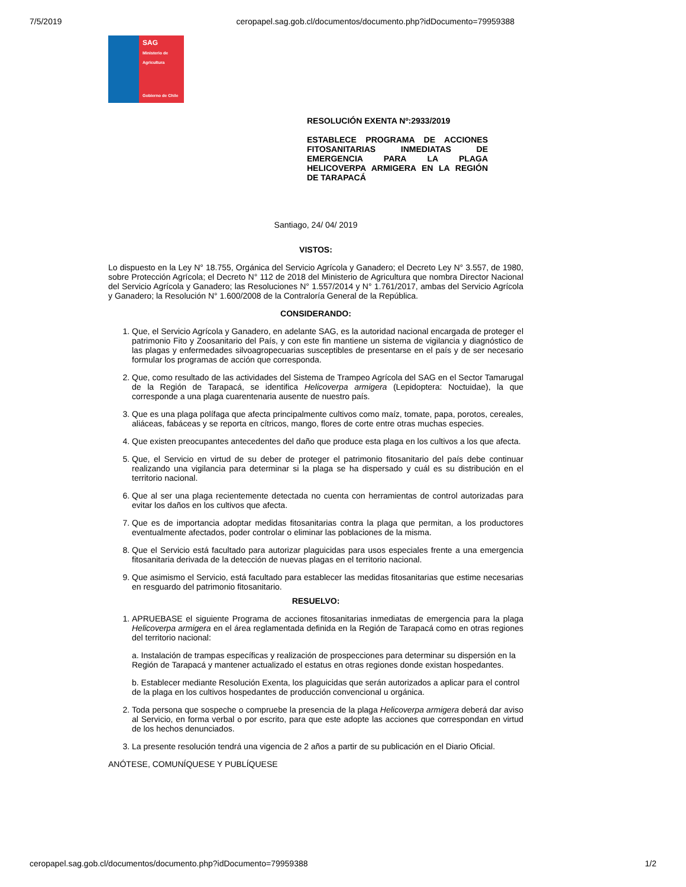7/5/2019 ceropapel.sag.gob.cl/documentos/documento.php?idDocumento=79959388
SAG
Ministerio de
Agricultura
Gobierno de Chile
RESOLUCIÓN EXENTA Nº:2933/2019
ESTABLECE PROGRAMA DE ACCIONES FITOSANITARIAS INMEDIATAS DE EMERGENCIA PARA LA PLAGA HELICOVERPA ARMIGERA EN LA REGIÓN DE TARAPACÁ
Santiago, 24/ 04/ 2019
VISTOS:
Lo dispuesto en la Ley N° 18.755, Orgánica del Servicio Agrícola y Ganadero; el Decreto Ley N° 3.557, de 1980, sobre Protección Agrícola; el Decreto N° 112 de 2018 del Ministerio de Agricultura que nombra Director Nacional del Servicio Agrícola y Ganadero; las Resoluciones N° 1.557/2014 y N° 1.761/2017, ambas del Servicio Agrícola y Ganadero; la Resolución N° 1.600/2008 de la Contraloría General de la República.
CONSIDERANDO:
1. Que, el Servicio Agrícola y Ganadero, en adelante SAG, es la autoridad nacional encargada de proteger el patrimonio Fito y Zoosanitario del País, y con este fin mantiene un sistema de vigilancia y diagnóstico de las plagas y enfermedades silvoagropecuarias susceptibles de presentarse en el país y de ser necesario formular los programas de acción que corresponda.
2. Que, como resultado de las actividades del Sistema de Trampeo Agrícola del SAG en el Sector Tamarugal de la Región de Tarapacá, se identifica Helicoverpa armigera (Lepidoptera: Noctuidae), la que corresponde a una plaga cuarentenaria ausente de nuestro país.
3. Que es una plaga polífaga que afecta principalmente cultivos como maíz, tomate, papa, porotos, cereales, aliáceas, fabáceas y se reporta en cítricos, mango, flores de corte entre otras muchas especies.
4. Que existen preocupantes antecedentes del daño que produce esta plaga en los cultivos a los que afecta.
5. Que, el Servicio en virtud de su deber de proteger el patrimonio fitosanitario del país debe continuar realizando una vigilancia para determinar si la plaga se ha dispersado y cuál es su distribución en el territorio nacional.
6. Que al ser una plaga recientemente detectada no cuenta con herramientas de control autorizadas para evitar los daños en los cultivos que afecta.
7. Que es de importancia adoptar medidas fitosanitarias contra la plaga que permitan, a los productores eventualmente afectados, poder controlar o eliminar las poblaciones de la misma.
8. Que el Servicio está facultado para autorizar plaguicidas para usos especiales frente a una emergencia fitosanitaria derivada de la detección de nuevas plagas en el territorio nacional.
9. Que asimismo el Servicio, está facultado para establecer las medidas fitosanitarias que estime necesarias en resguardo del patrimonio fitosanitario.
RESUELVO:
1. APRUEBASE el siguiente Programa de acciones fitosanitarias inmediatas de emergencia para la plaga Helicoverpa armigera en el área reglamentada definida en la Región de Tarapacá como en otras regiones del territorio nacional:
a. Instalación de trampas específicas y realización de prospecciones para determinar su dispersión en la Región de Tarapacá y mantener actualizado el estatus en otras regiones donde existan hospedantes.
b. Establecer mediante Resolución Exenta, los plaguicidas que serán autorizados a aplicar para el control de la plaga en los cultivos hospedantes de producción convencional u orgánica.
2. Toda persona que sospeche o compruebe la presencia de la plaga Helicoverpa armigera deberá dar aviso al Servicio, en forma verbal o por escrito, para que este adopte las acciones que correspondan en virtud de los hechos denunciados.
3. La presente resolución tendrá una vigencia de 2 años a partir de su publicación en el Diario Oficial.
ANÓTESE, COMUNÍQUESE Y PUBLÍQUESE
ceropapel.sag.gob.cl/documentos/documento.php?idDocumento=79959388 1/2